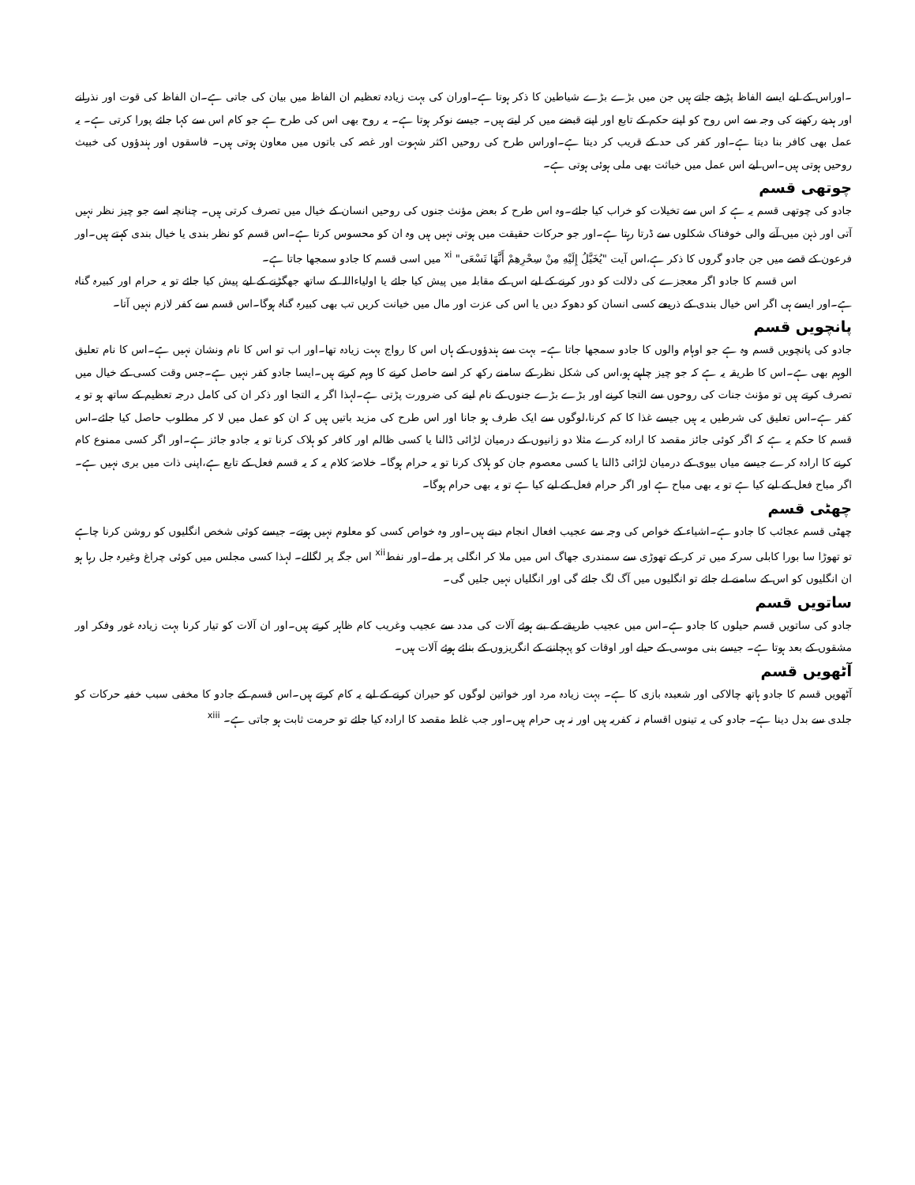۔اوراس کے لیے ایسے الفاظ پڑھے جاتے ہیں جن میں بڑے بڑے شیاطین کا ذکر ہوتا ہے۔اوران کی بہت زیادہ تعظیم ان الفاظ میں بیان کی جاتی ہے۔ان الفاظ کی قوت اور نذرانے اور ہدیے رکھنے کی وجہ سے اس روح کو اپنے حکم کے تابع اور اپنے قبضے میں کر لیتے ہیں۔ جیسے نوکر ہوتا ہے۔ یہ روح بھی اس کی طرح ہے جو کام اس سے کہا جائے پورا کرتی ہے۔ یہ عمل بھی کافر بنا دیتا ہے۔اور کفر کی حد کے قریب کر دیتا ہے۔اوراس طرح کی روحیں اکثر شہوت اور غصہ کی باتوں میں معاون ہوتی ہیں۔ فاسقوں اور ہندؤوں کی خبیث روحیں ہوتی ہیں۔اس لیے اس عمل میں خباثت بھی ملی ہوئی ہوتی ہے۔
چوتھی قسم
جادو کی چوتھی قسم یہ ہے کہ اس سے تخیلات کو خراب کیا جائے۔وہ اس طرح کہ بعض مؤنث جنوں کی روحیں انسان کے خیال میں تصرف کرتی ہیں۔ چنانچہ اسے جو چیز نظر نہیں آتی اور ذہن میں آنے والی خوفناک شکلوں سے ڈرتا رہتا ہے۔اور جو حرکات حقیقت میں ہوتی نہیں ہیں وہ ان کو محسوس کرتا ہے۔اس قسم کو نظر بندی یا خیال بندی کہتے ہیں۔اور فرعون کے قصے میں جن جادو گروں کا ذکر ہے،اس آیت "يُخَيَّلُ إِلَيْهِ مِنْ سِحْرِهِمْ أَنَّهَا تَسْعَى" <sup>xi</sup> میں اسی قسم کا جادو سمجھا جاتا ہے۔
اس قسم کا جادو اگر معجزے کی دلالت کو دور کرنے کے لیے اس کے مقابلہ میں پیش کیا جائے یا اولیاءاللہ کے ساتھ جھگڑنے کے لیے پیش کیا جائے تو یہ حرام اور کبیرہ گناہ ہے۔اور ایسے ہی اگر اس خیال بندی کے ذریعے کسی انسان کو دھوکہ دیں یا اس کی عزت اور مال میں خیانت کریں تب بھی کبیرہ گناہ ہوگا۔اس قسم سے کفر لازم نہیں آتا۔
پانچویں قسم
جادو کی پانچویں قسم وہ ہے جو اوہام والوں کا جادو سمجھا جاتا ہے۔ بہت سے ہندؤوں کے ہاں اس کا رواج بہت زیادہ تھا۔اور اب تو اس کا نام ونشان نہیں ہے۔اس کا نام تعلیق الوہم بھی ہے۔اس کا طریقہ یہ ہے کہ جو چیز چاہیے ہو،اس کی شکل نظر کے سامنے رکھ کر اسے حاصل کرنے کا وہم کرتے ہیں۔ایسا جادو کفر نہیں ہے۔جس وقت کسی کے خیال میں تصرف کرتے ہیں تو مؤنث جنات کی روحوں سے التجا کرنے اور بڑے بڑے جنوں کے نام لینے کی ضرورت پڑتی ہے۔لہذا اگر یہ التجا اور ذکر ان کی کامل درجہ تعظیم کے ساتھ ہو تو یہ کفر ہے۔اس تعلیق کی شرطیں یہ ہیں جیسے غذا کا کم کرنا،لوگوں سے ایک طرف ہو جانا اور اس طرح کی مزید باتیں ہیں کہ ان کو عمل میں لا کر مطلوب حاصل کیا جائے۔اس قسم کا حکم یہ ہے کہ اگر کوئی جائز مقصد کا ارادہ کرے مثلا دو زانیوں کے درمیان لڑائی ڈالنا یا کسی ظالم اور کافر کو ہلاک کرنا تو یہ جادو جائز ہے۔اور اگر کسی ممنوع کام کرنے کا ارادہ کرے جیسے میاں بیوی کے درمیان لڑائی ڈالنا یا کسی معصوم جان کو ہلاک کرنا تو یہ حرام ہوگا۔ خلاصۂ کلام یہ کہ یہ قسم فعل کے تابع ہے،اپنی ذات میں بری نہیں ہے۔اگر مباح فعل کے لیے کیا ہے تو یہ بھی مباح ہے اور اگر حرام فعل کے لیے کیا ہے تو یہ بھی حرام ہوگا۔
چھٹی قسم
چھٹی قسم عجائب کا جادو ہے۔اشیاء کے خواص کی وجہ سے عجیب افعال انجام دیتے ہیں۔اور وہ خواص کسی کو معلوم نہیں ہوتے۔ جیسے کوئی شخص انگلیوں کو روشن کرنا چاہے تو تھوڑا سا بورا کابلی سرکہ میں تر کر کے تھوڑی سے سمندری جھاگ اس میں ملا کر انگلی پر ملے۔اور نفط<sup>xii</sup> اس جگہ پر لگالے۔ لہذا کسی مجلس میں کوئی چراغ وغیرہ جل رہا ہو ان انگلیوں کو اس کے سامنے لے جائے تو انگلیوں میں آگ لگ جائے گی اور انگلیاں نہیں جلیں گی۔
ساتویں قسم
جادو کی ساتویں قسم حیلوں کا جادو ہے۔اس میں عجیب طریقے کے بنے ہوئے آلات کی مدد سے عجیب وغریب کام ظاہر کرتے ہیں۔اور ان آلات کو تیار کرنا بہت زیادہ غور وفکر اور مشقوں کے بعد ہوتا ہے۔ جیسے بنی موسی کے حیلے اور اوقات کو پہچاننے کے انگریزوں کے بنائے ہوئے آلات ہیں۔
آٹھویں قسم
آٹھویں قسم کا جادو ہاتھ چالاکی اور شعبدہ بازی کا ہے۔ بہت زیادہ مرد اور خواتین لوگوں کو حیران کرنے کے لیے یہ کام کرتے ہیں۔اس قسم کے جادو کا مخفی سبب خفیہ حرکات کو جلدی سے بدل دینا ہے۔ جادو کی یہ تینوں اقسام نہ کفریہ ہیں اور نہ ہی حرام ہیں۔اور جب غلط مقصد کا ارادہ کیا جائے تو حرمت ثابت ہو جاتی ہے۔ <sup>xiii</sup>